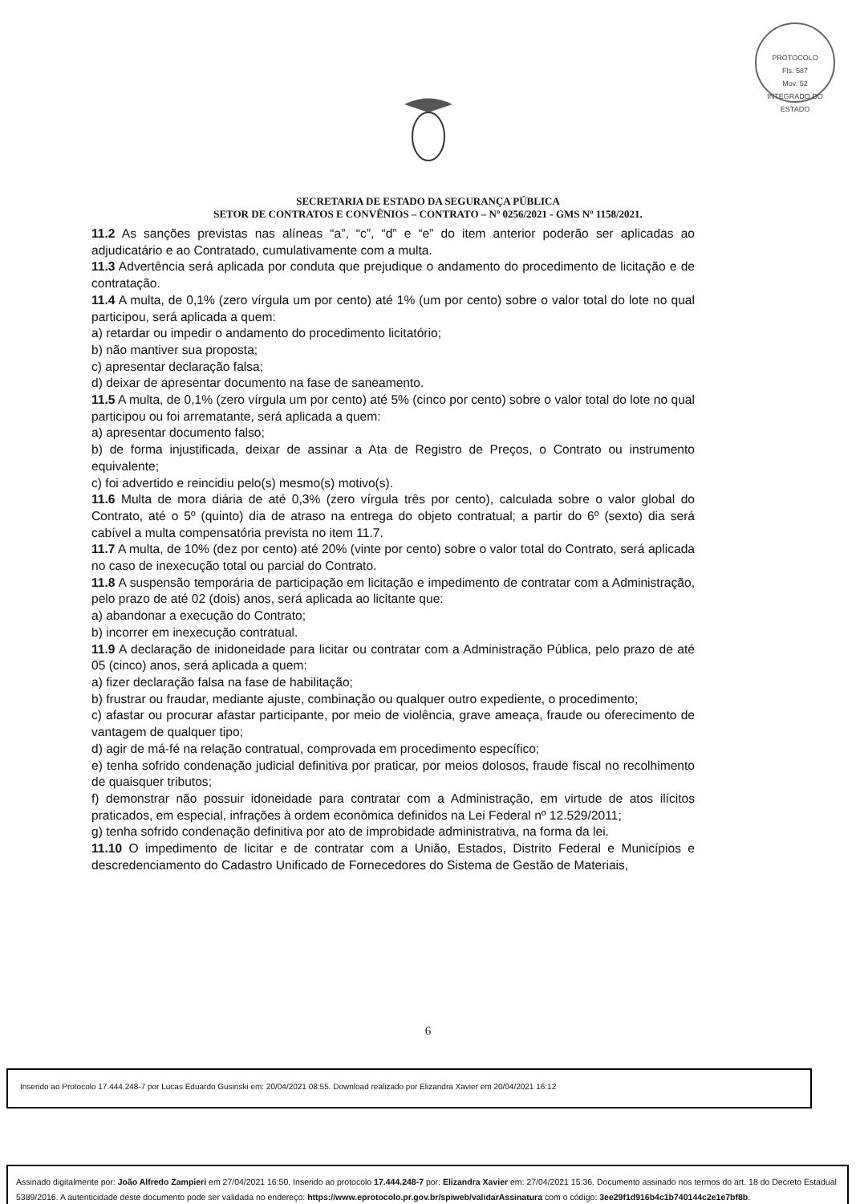PROTOCOLO
Fls. 587
Mov. 52
INTEGRADO DO ESTADO
SECRETARIA DE ESTADO DA SEGURANÇA PÚBLICA
SETOR DE CONTRATOS E CONVÊNIOS – CONTRATO – Nº 0256/2021 - GMS Nº 1158/2021.
11.2 As sanções previstas nas alíneas “a”, “c”, “d” e “e” do item anterior poderão ser aplicadas ao adjudicatário e ao Contratado, cumulativamente com a multa.
11.3 Advertência será aplicada por conduta que prejudique o andamento do procedimento de licitação e de contratação.
11.4 A multa, de 0,1% (zero vírgula um por cento) até 1% (um por cento) sobre o valor total do lote no qual participou, será aplicada a quem:
a) retardar ou impedir o andamento do procedimento licitatório;
b) não mantiver sua proposta;
c) apresentar declaração falsa;
d) deixar de apresentar documento na fase de saneamento.
11.5 A multa, de 0,1% (zero vírgula um por cento) até 5% (cinco por cento) sobre o valor total do lote no qual participou ou foi arrematante, será aplicada a quem:
a) apresentar documento falso;
b) de forma injustificada, deixar de assinar a Ata de Registro de Preços, o Contrato ou instrumento equivalente;
c) foi advertido e reincidiu pelo(s) mesmo(s) motivo(s).
11.6 Multa de mora diária de até 0,3% (zero vírgula três por cento), calculada sobre o valor global do Contrato, até o 5º (quinto) dia de atraso na entrega do objeto contratual; a partir do 6º (sexto) dia será cabível a multa compensatória prevista no item 11.7.
11.7 A multa, de 10% (dez por cento) até 20% (vinte por cento) sobre o valor total do Contrato, será aplicada no caso de inexecução total ou parcial do Contrato.
11.8 A suspensão temporária de participação em licitação e impedimento de contratar com a Administração, pelo prazo de até 02 (dois) anos, será aplicada ao licitante que:
a) abandonar a execução do Contrato;
b) incorrer em inexecução contratual.
11.9 A declaração de inidoneidade para licitar ou contratar com a Administração Pública, pelo prazo de até 05 (cinco) anos, será aplicada a quem:
a) fizer declaração falsa na fase de habilitação;
b) frustrar ou fraudar, mediante ajuste, combinação ou qualquer outro expediente, o procedimento;
c) afastar ou procurar afastar participante, por meio de violência, grave ameaça, fraude ou oferecimento de vantagem de qualquer tipo;
d) agir de má-fé na relação contratual, comprovada em procedimento específico;
e) tenha sofrido condenação judicial definitiva por praticar, por meios dolosos, fraude fiscal no recolhimento de quaisquer tributos;
f) demonstrar não possuir idoneidade para contratar com a Administração, em virtude de atos ilícitos praticados, em especial, infrações à ordem econômica definidos na Lei Federal nº 12.529/2011;
g) tenha sofrido condenação definitiva por ato de improbidade administrativa, na forma da lei.
11.10 O impedimento de licitar e de contratar com a União, Estados, Distrito Federal e Municípios e descredenciamento do Cadastro Unificado de Fornecedores do Sistema de Gestão de Materiais,
6
Inserido ao Protocolo 17.444.248-7 por Lucas Eduardo Gusinski em: 20/04/2021 08:55. Download realizado por Elizandra Xavier em 20/04/2021 16:12
Assinado digitalmente por: João Alfredo Zampieri em 27/04/2021 16:50. Inserido ao protocolo 17.444.248-7 por: Elizandra Xavier em: 27/04/2021 15:36. Documento assinado nos termos do art. 18 do Decreto Estadual 5389/2016. A autenticidade deste documento pode ser validada no endereço: https://www.eprotocolo.pr.gov.br/spiweb/validarAssinatura com o código: 3ee29f1d916b4c1b740144c2e1e7bf8b.